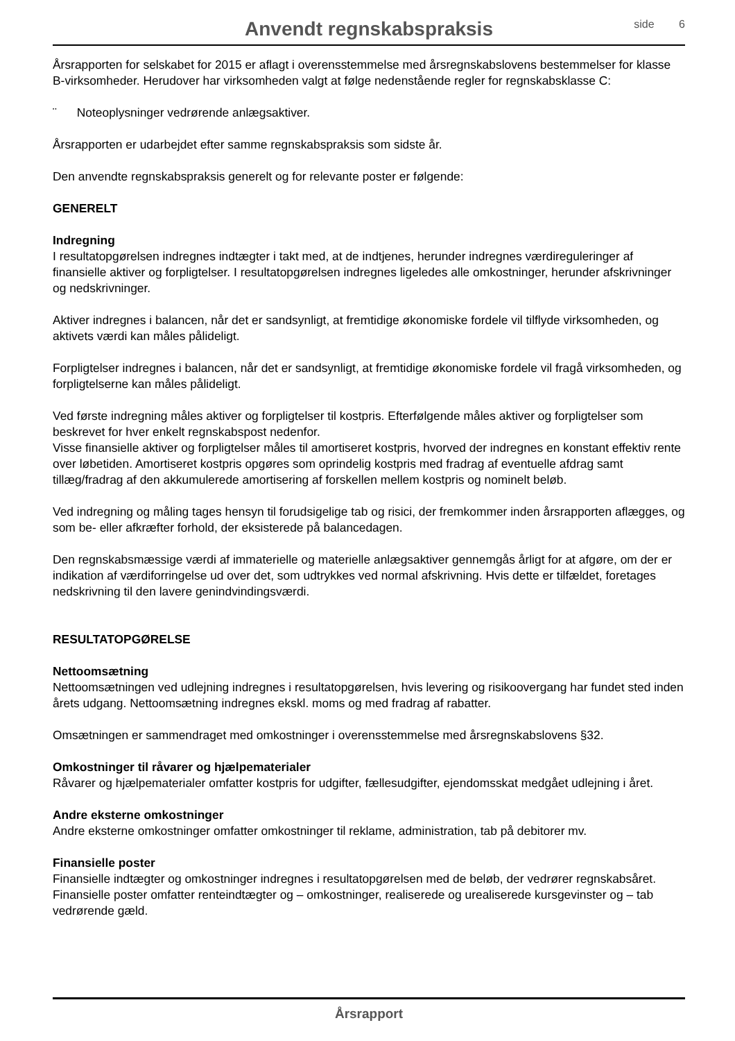Anvendt regnskabspraksis
side 6
Årsrapporten for selskabet for 2015 er aflagt i overensstemmelse med årsregnskabslovens bestemmelser for klasse B-virksomheder. Herudover har virksomheden valgt at følge nedenstående regler for regnskabsklasse C:
¨ Noteoplysninger vedrørende anlægsaktiver.
Årsrapporten er udarbejdet efter samme regnskabspraksis som sidste år.
Den anvendte regnskabspraksis generelt og for relevante poster er følgende:
GENERELT
Indregning
I resultatopgørelsen indregnes indtægter i takt med, at de indtjenes, herunder indregnes værdireguleringer af finansielle aktiver og forpligtelser. I resultatopgørelsen indregnes ligeledes alle omkostninger, herunder afskrivninger og nedskrivninger.
Aktiver indregnes i balancen, når det er sandsynligt, at fremtidige økonomiske fordele vil tilflyde virksomheden, og aktivets værdi kan måles pålideligt.
Forpligtelser indregnes i balancen, når det er sandsynligt, at fremtidige økonomiske fordele vil fragå virksomheden, og forpligtelserne kan måles pålideligt.
Ved første indregning måles aktiver og forpligtelser til kostpris. Efterfølgende måles aktiver og forpligtelser som beskrevet for hver enkelt regnskabspost nedenfor.
Visse finansielle aktiver og forpligtelser måles til amortiseret kostpris, hvorved der indregnes en konstant effektiv rente over løbetiden. Amortiseret kostpris opgøres som oprindelig kostpris med fradrag af eventuelle afdrag samt tillæg/fradrag af den akkumulerede amortisering af forskellen mellem kostpris og nominelt beløb.
Ved indregning og måling tages hensyn til forudsigelige tab og risici, der fremkommer inden årsrapporten aflægges, og som be- eller afkræfter forhold, der eksisterede på balancedagen.
Den regnskabsmæssige værdi af immaterielle og materielle anlægsaktiver gennemgås årligt for at afgøre, om der er indikation af værdiforringelse ud over det, som udtrykkes ved normal afskrivning. Hvis dette er tilfældet, foretages nedskrivning til den lavere genindvindingsværdi.
RESULTATOPGØRELSE
Nettoomsætning
Nettoomsætningen ved udlejning indregnes i resultatopgørelsen, hvis levering og risikoovergang har fundet sted inden årets udgang. Nettoomsætning indregnes ekskl. moms og med fradrag af rabatter.
Omsætningen er sammendraget med omkostninger i overensstemmelse med årsregnskabslovens §32.
Omkostninger til råvarer og hjælpematerialer
Råvarer og hjælpematerialer omfatter kostpris for udgifter, fællesudgifter, ejendomsskat medgået udlejning i året.
Andre eksterne omkostninger
Andre eksterne omkostninger omfatter omkostninger til reklame, administration, tab på debitorer mv.
Finansielle poster
Finansielle indtægter og omkostninger indregnes i resultatopgørelsen med de beløb, der vedrører regnskabsåret. Finansielle poster omfatter renteindtægter og – omkostninger, realiserede og urealiserede kursgevinster og – tab vedrørende gæld.
Årsrapport